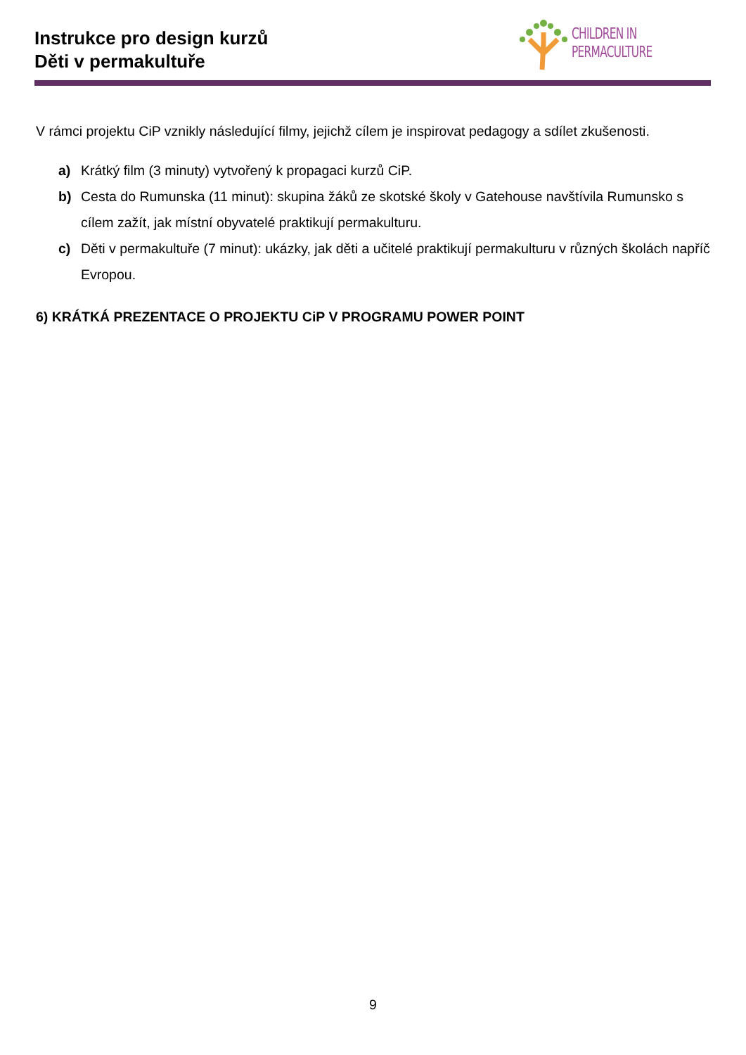Instrukce pro design kurzů
Děti v permakultuře
CHILDREN IN
PERMACULTURE
V rámci projektu CiP vznikly následující filmy, jejichž cílem je inspirovat pedagogy a sdílet zkušenosti.
a) Krátký film (3 minuty) vytvořený k propagaci kurzů CiP.
b) Cesta do Rumunska (11 minut): skupina žáků ze skotské školy v Gatehouse navštívila Rumunsko s cílem zažít, jak místní obyvatelé praktikují permakulturu.
c) Děti v permakultuře (7 minut): ukázky, jak děti a učitelé praktikují permakulturu v různých školách napříč Evropou.
6) KRÁTKÁ PREZENTACE O PROJEKTU CiP V PROGRAMU POWER POINT
9